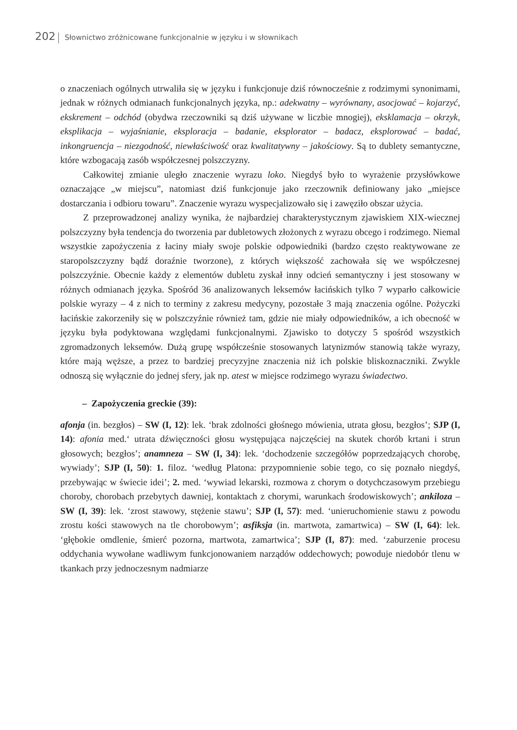202 Słownictwo zróżnicowane funkcjonalnie w języku i w słownikach
o znaczeniach ogólnych utrwaliła się w języku i funkcjonuje dziś równocześnie z rodzimymi synonimami, jednak w różnych odmianach funkcjonalnych języka, np.: adekwatny – wyrównany, asocjować – kojarzyć, ekskrement – odchód (obydwa rzeczowniki są dziś używane w liczbie mnogiej), eksklamacja – okrzyk, eksplikacja – wyjaśnianie, eksploracja – badanie, eksplorator – badacz, eksplorować – badać, inkongruencja – niezgodność, niewłaściwość oraz kwalitatywny – jakościowy. Są to dublety semantyczne, które wzbogacają zasób współczesnej polszczyzny.
Całkowitej zmianie uległo znaczenie wyrazu loko. Niegdyś było to wyrażenie przysłówkowe oznaczające „w miejscu”, natomiast dziś funkcjonuje jako rzeczownik definiowany jako „miejsce dostarczania i odbioru towaru”. Znaczenie wyrazu wyspecjalizowało się i zawęziło obszar użycia.
Z przeprowadzonej analizy wynika, że najbardziej charakterystycznym zjawiskiem XIX-wiecznej polszczyzny była tendencja do tworzenia par dubletowych złożonych z wyrazu obcego i rodzimego. Niemal wszystkie zapożyczenia z łaciny miały swoje polskie odpowiedniki (bardzo często reaktywowane ze staropolszczyzny bądź doraźnie tworzone), z których większość zachowała się we współczesnej polszczyźnie. Obecnie każdy z elementów dubletu zyskał inny odcień semantyczny i jest stosowany w różnych odmianach języka. Spośród 36 analizowanych leksemów łacińskich tylko 7 wyparło całkowicie polskie wyrazy – 4 z nich to terminy z zakresu medycyny, pozostałe 3 mają znaczenia ogólne. Pożyczki łacińskie zakorzeniły się w polszczyźnie również tam, gdzie nie miały odpowiedników, a ich obecność w języku była podyktowana względami funkcjonalnymi. Zjawisko to dotyczy 5 spośród wszystkich zgromadzonych leksemów. Dużą grupę współcześnie stosowanych latynizmów stanowią także wyrazy, które mają węższe, a przez to bardziej precyzyjne znaczenia niż ich polskie bliskoznaczniki. Zwykle odnoszą się wyłącznie do jednej sfery, jak np. atest w miejsce rodzimego wyrazu świadectwo.
– Zapożyczenia greckie (39):
afonja (in. bezgłos) – SW (I, 12): lek. ‘brak zdolności głośnego mówienia, utrata głosu, bezgłos’; SJP (I, 14): afonia med.‘ utrata dźwięczności głosu występująca najczęściej na skutek chorób krtani i strun głosowych; bezgłos’; anamneza – SW (I, 34): lek. ‘dochodzenie szczegółów poprzedzających chorobę, wywiady’; SJP (I, 50): 1. filoz. ‘według Platona: przypomnienie sobie tego, co się poznało niegdyś, przebywając w świecie idei’; 2. med. ‘wywiad lekarski, rozmowa z chorym o dotychczasowym przebiegu choroby, chorobach przebytych dawniej, kontaktach z chorymi, warunkach środowiskowych’; ankiloza – SW (I, 39): lek. ‘zrost stawowy, stężenie stawu’; SJP (I, 57): med. ‘unieruchomienie stawu z powodu zrostu kości stawowych na tle chorobowym’; asfiksja (in. martwota, zamartwica) – SW (I, 64): lek. ‘głębokie omdlenie, śmierć pozorna, martwota, zamartwica’; SJP (I, 87): med. ‘zaburzenie procesu oddychania wywołane wadliwym funkcjonowaniem narządów oddechowych; powoduje niedobór tlenu w tkankach przy jednoczesnym nadmiarze